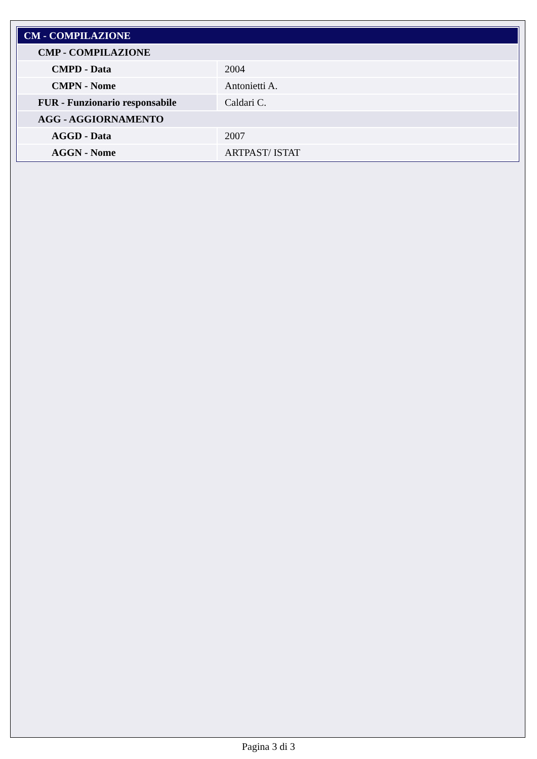| CM - COMPILAZIONE | |
| --- | --- |
| CMP - COMPILAZIONE | |
| CMPD - Data | 2004 |
| CMPN - Nome | Antonietti A. |
| FUR - Funzionario responsabile | Caldari C. |
| AGG - AGGIORNAMENTO | |
| AGGD - Data | 2007 |
| AGGN - Nome | ARTPAST/ ISTAT |
Pagina 3 di 3